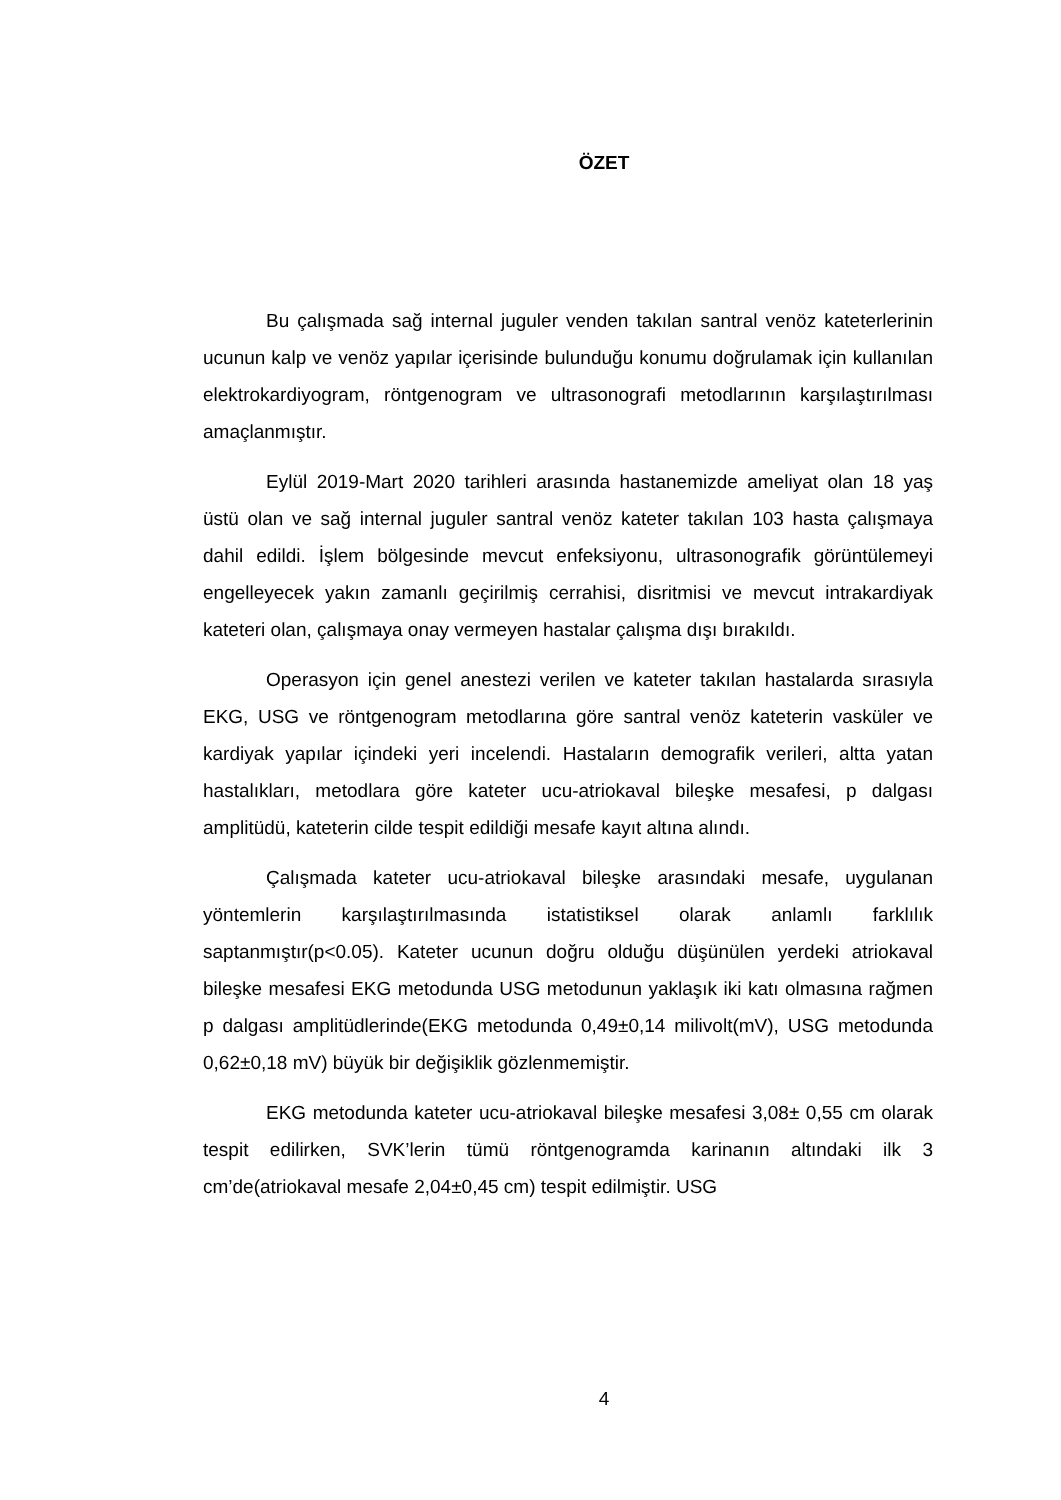ÖZET
Bu çalışmada sağ internal juguler venden takılan santral venöz kateterlerinin ucunun kalp ve venöz yapılar içerisinde bulunduğu konumu doğrulamak için kullanılan elektrokardiyogram, röntgenogram ve ultrasonografi metodlarının karşılaştırılması amaçlanmıştır.
Eylül 2019-Mart 2020 tarihleri arasında hastanemizde ameliyat olan 18 yaş üstü olan ve sağ internal juguler santral venöz kateter takılan 103 hasta çalışmaya dahil edildi. İşlem bölgesinde mevcut enfeksiyonu, ultrasonografik görüntülemeyi engelleyecek yakın zamanlı geçirilmiş cerrahisi, disritmisi ve mevcut intrakardiyak kateteri olan, çalışmaya onay vermeyen hastalar çalışma dışı bırakıldı.
Operasyon için genel anestezi verilen ve kateter takılan hastalarda sırasıyla EKG, USG ve röntgenogram metodlarına göre santral venöz kateterin vasküler ve kardiyak yapılar içindeki yeri incelendi. Hastaların demografik verileri, altta yatan hastalıkları, metodlara göre kateter ucu-atriokaval bileşke mesafesi, p dalgası amplitüdü, kateterin cilde tespit edildiği mesafe kayıt altına alındı.
Çalışmada kateter ucu-atriokaval bileşke arasındaki mesafe, uygulanan yöntemlerin karşılaştırılmasında istatistiksel olarak anlamlı farklılık saptanmıştır(p<0.05). Kateter ucunun doğru olduğu düşünülen yerdeki atriokaval bileşke mesafesi EKG metodunda USG metodunun yaklaşık iki katı olmasına rağmen p dalgası amplitüdlerinde(EKG metodunda 0,49±0,14 milivolt(mV), USG metodunda 0,62±0,18 mV) büyük bir değişiklik gözlenmemiştir.
EKG metodunda kateter ucu-atriokaval bileşke mesafesi 3,08± 0,55 cm olarak tespit edilirken, SVK’lerin tümü röntgenogramda karinanın altındaki ilk 3 cm’de(atriokaval mesafe 2,04±0,45 cm) tespit edilmiştir. USG
4